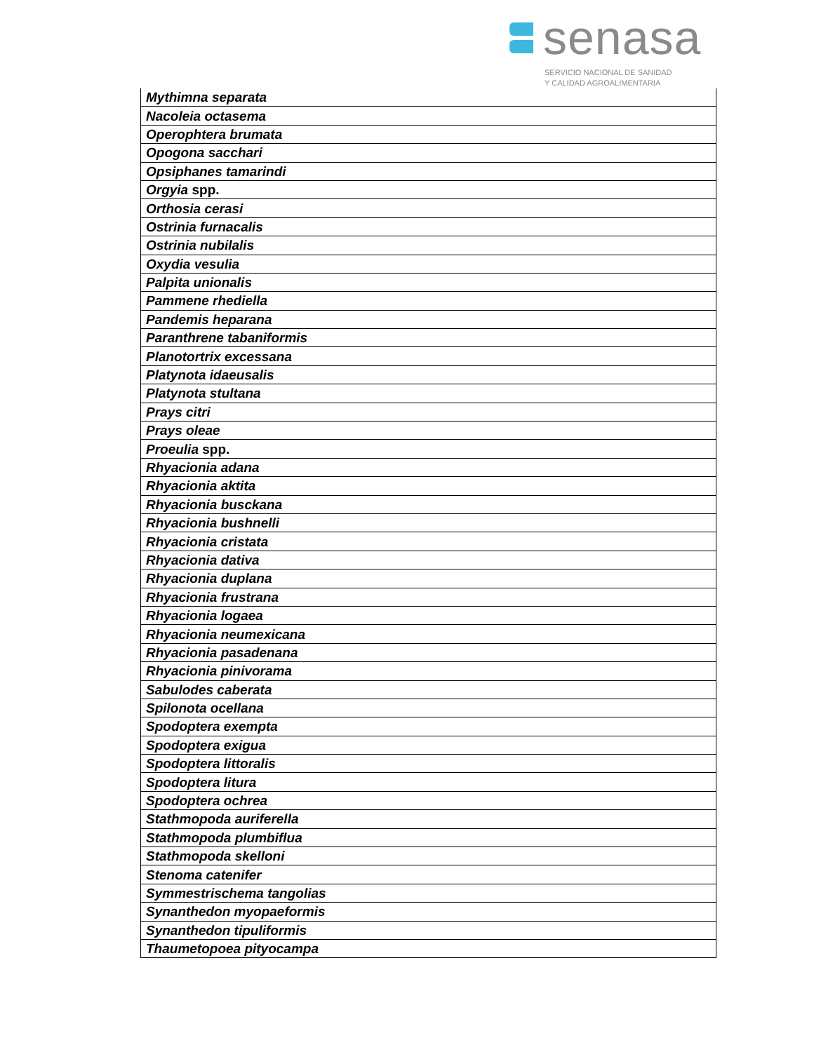senasa
SERVICIO NACIONAL DE SANIDAD
Y CALIDAD AGROALIMENTARIA
| Mythimna separata |
| Nacoleia octasema |
| Operophtera brumata |
| Opogona sacchari |
| Opsiphanes tamarindi |
| Orgyia spp. |
| Orthosia cerasi |
| Ostrinia furnacalis |
| Ostrinia nubilalis |
| Oxydia vesulia |
| Palpita unionalis |
| Pammene rhediella |
| Pandemis heparana |
| Paranthrene tabaniformis |
| Planotortrix excessana |
| Platynota idaeusalis |
| Platynota stultana |
| Prays citri |
| Prays oleae |
| Proeulia spp. |
| Rhyacionia adana |
| Rhyacionia aktita |
| Rhyacionia busckana |
| Rhyacionia bushnelli |
| Rhyacionia cristata |
| Rhyacionia dativa |
| Rhyacionia duplana |
| Rhyacionia frustrana |
| Rhyacionia logaea |
| Rhyacionia neumexicana |
| Rhyacionia pasadenana |
| Rhyacionia pinivorama |
| Sabulodes caberata |
| Spilonota ocellana |
| Spodoptera exempta |
| Spodoptera exigua |
| Spodoptera littoralis |
| Spodoptera litura |
| Spodoptera ochrea |
| Stathmopoda auriferella |
| Stathmopoda plumbiflua |
| Stathmopoda skelloni |
| Stenoma catenifer |
| Symmestrischema tangolias |
| Synanthedon myopaeformis |
| Synanthedon tipuliformis |
| Thaumetopoea pityocampa |